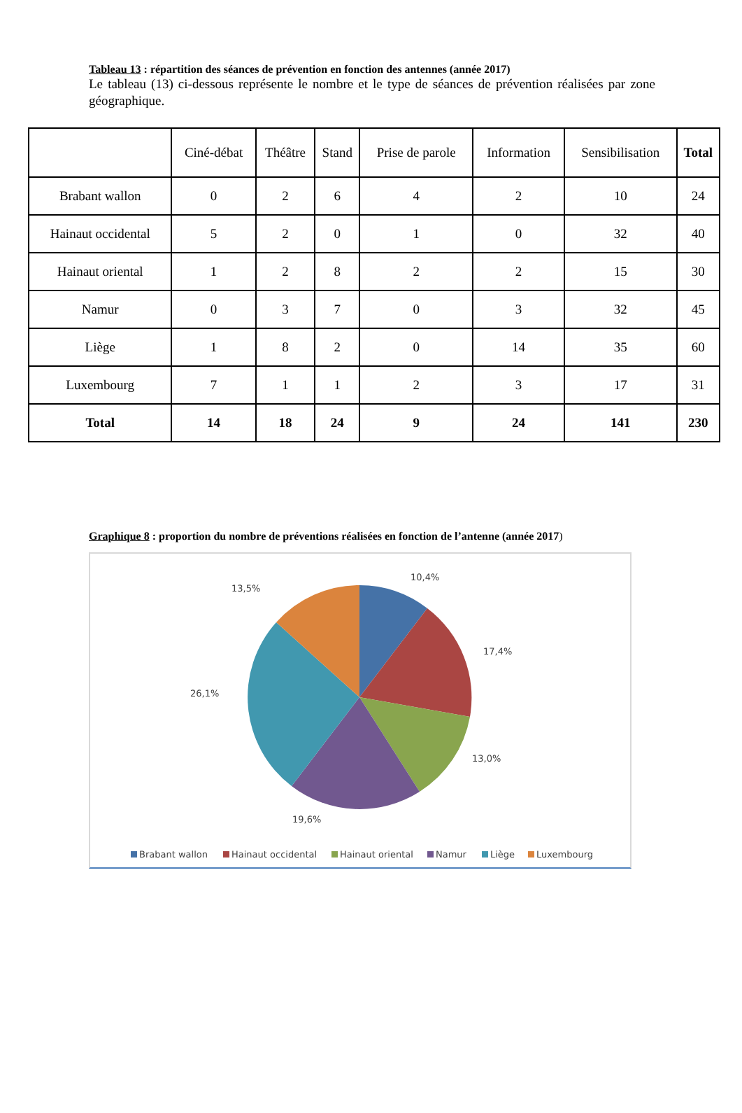Tableau 13 : répartition des séances de prévention en fonction des antennes (année 2017)
Le tableau (13) ci-dessous représente le nombre et le type de séances de prévention réalisées par zone géographique.
| | Ciné-débat | Théâtre | Stand | Prise de parole | Information | Sensibilisation | Total |
| --- | --- | --- | --- | --- | --- | --- | --- |
| Brabant wallon | 0 | 2 | 6 | 4 | 2 | 10 | 24 |
| Hainaut occidental | 5 | 2 | 0 | 1 | 0 | 32 | 40 |
| Hainaut oriental | 1 | 2 | 8 | 2 | 2 | 15 | 30 |
| Namur | 0 | 3 | 7 | 0 | 3 | 32 | 45 |
| Liège | 1 | 8 | 2 | 0 | 14 | 35 | 60 |
| Luxembourg | 7 | 1 | 1 | 2 | 3 | 17 | 31 |
| Total | 14 | 18 | 24 | 9 | 24 | 141 | 230 |
Graphique 8 : proportion du nombre de préventions réalisées en fonction de l’antenne (année 2017)
10,4%
13,5%
17,4%
26,1%
13,0%
19,6%
Brabant wallon
Hainaut occidental
Hainaut oriental
Namur
Liège
Luxembourg